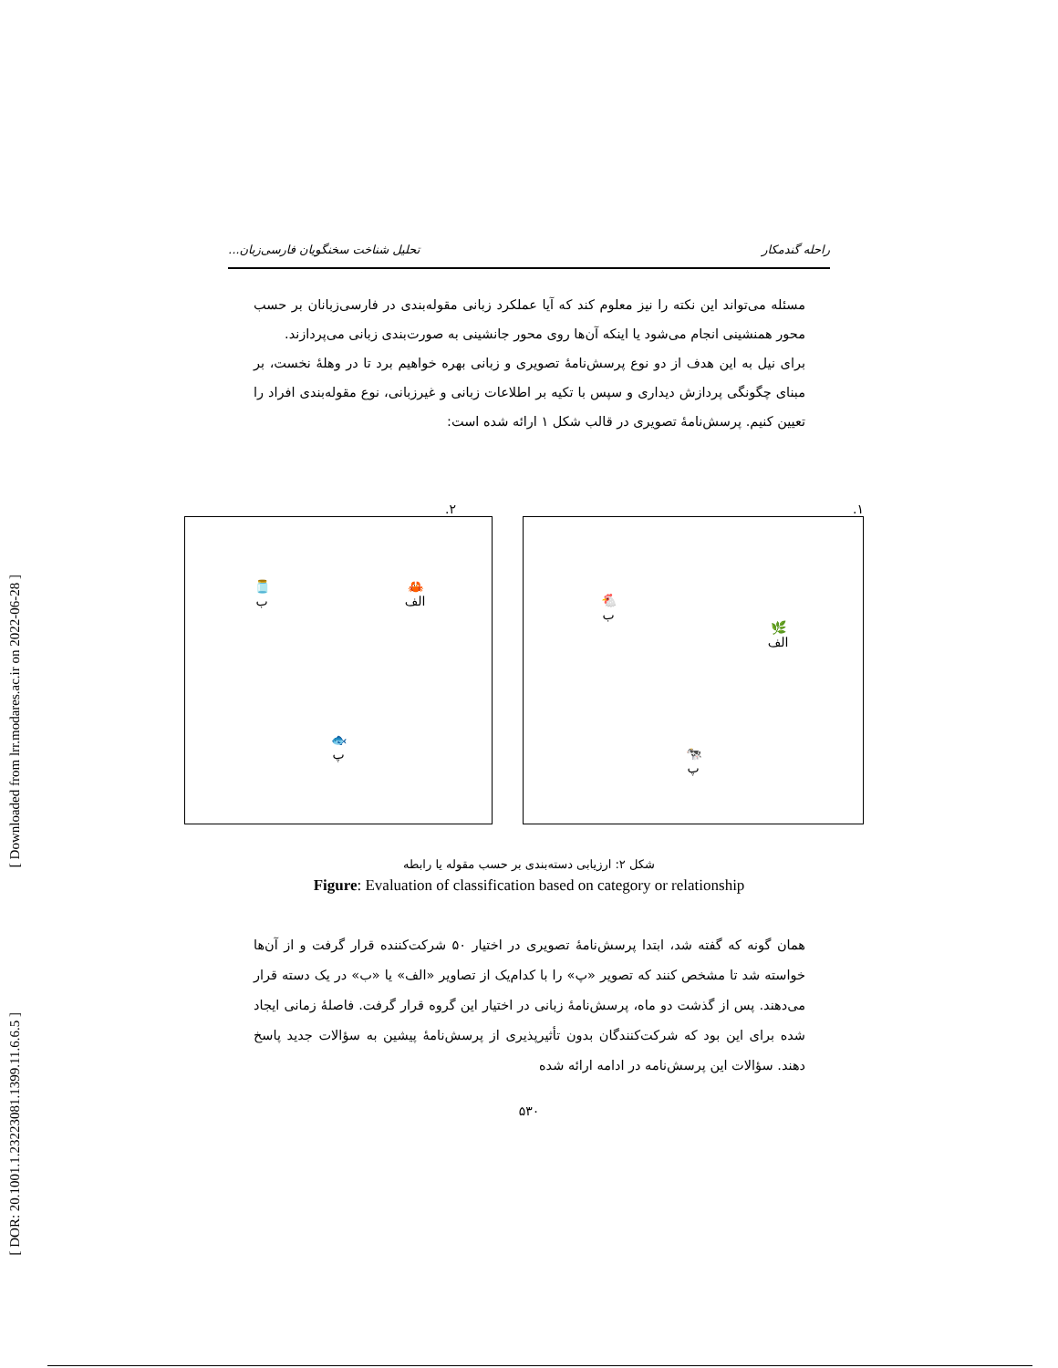[ Downloaded from lrr.modares.ac.ir on 2022-06-28 ]
[ DOR: 20.1001.1.23223081.1399.11.6.6.5 ]
راحله گندمکار تحلیل شناخت سخنگویان فارسی‌زبان...
مسئله می‌تواند این نکته را نیز معلوم کند که آیا عملکرد زبانی مقوله‌بندی در فارسی‌زبانان بر حسب محور همنشینی انجام می‌شود یا اینکه آن‌ها روی محور جانشینی به صورت‌بندی زبانی می‌پردازند.
برای نیل به این هدف از دو نوع پرسش‌نامهٔ تصویری و زبانی بهره خواهیم برد تا در وهلهٔ نخست، بر مبنای چگونگی پردازش دیداری و سپس با تکیه بر اطلاعات زبانی و غیرزبانی، نوع مقوله‌بندی افراد را تعیین کنیم. پرسش‌نامهٔ تصویری در قالب شکل ۱ ارائه شده است:
۱.
🌿
الف
🐔
ب
🐄
پ
۲.
🦀
الف
🫙
ب
🐟
پ
شکل ۲: ارزیابی دسته‌بندی بر حسب مقوله یا رابطه
Figure: Evaluation of classification based on category or relationship
همان گونه که گفته شد، ابتدا پرسش‌نامهٔ تصویری در اختیار ۵۰ شرکت‌کننده قرار گرفت و از آن‌ها خواسته شد تا مشخص کنند که تصویر «پ» را با کدام‌یک از تصاویر «الف» یا «ب» در یک دسته قرار می‌دهند. پس از گذشت دو ماه، پرسش‌نامهٔ زبانی در اختیار این گروه قرار گرفت. فاصلهٔ زمانی ایجاد شده برای این بود که شرکت‌کنندگان بدون تأثیرپذیری از پرسش‌نامهٔ پیشین به سؤالات جدید پاسخ دهند. سؤالات این پرسش‌نامه در ادامه ارائه شده
۵۳۰